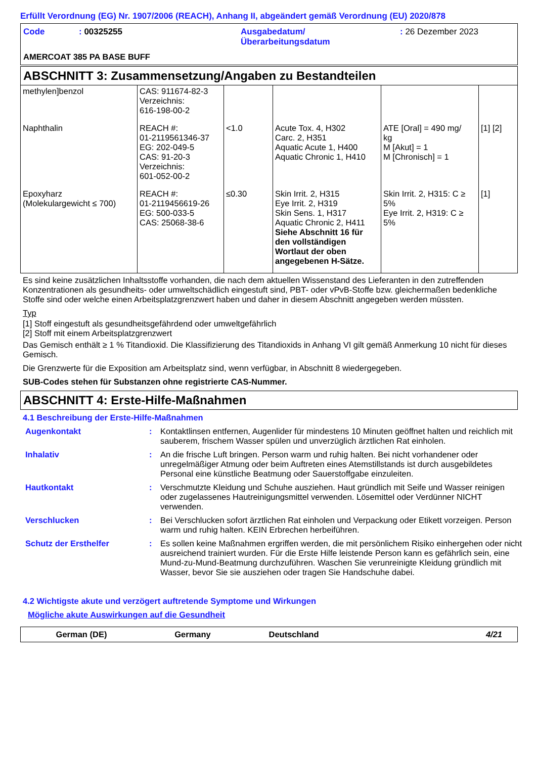Erfüllt Verordnung (EG) Nr. 1907/2006 (REACH), Anhang II, abgeändert gemäß Verordnung (EU) 2020/878
| Code | : 00325255 | Ausgabedatum/ Überarbeitungsdatum | : 26 Dezember 2023 |
AMERCOAT 385 PA BASE BUFF
ABSCHNITT 3: Zusammensetzung/Angaben zu Bestandteilen
| methylen]benzol | CAS: 911674-82-3 Verzeichnis: 616-198-00-2 | | | | |
| Naphthalin | REACH #: 01-2119561346-37 EG: 202-049-5 CAS: 91-20-3 Verzeichnis: 601-052-00-2 | <1.0 | Acute Tox. 4, H302 Carc. 2, H351 Aquatic Acute 1, H400 Aquatic Chronic 1, H410 | ATE [Oral] = 490 mg/ kg M [Akut] = 1 M [Chronisch] = 1 | [1] [2] |
| Epoxyharz (Molekulargewicht ≤ 700) | REACH #: 01-2119456619-26 EG: 500-033-5 CAS: 25068-38-6 | ≤0.30 | Skin Irrit. 2, H315 Eye Irrit. 2, H319 Skin Sens. 1, H317 Aquatic Chronic 2, H411 Siehe Abschnitt 16 für den vollständigen Wortlaut der oben angegebenen H-Sätze. | Skin Irrit. 2, H315: C ≥ 5% Eye Irrit. 2, H319: C ≥ 5% | [1] |
Es sind keine zusätzlichen Inhaltsstoffe vorhanden, die nach dem aktuellen Wissenstand des Lieferanten in den zutreffenden Konzentrationen als gesundheits- oder umweltschädlich eingestuft sind, PBT- oder vPvB-Stoffe bzw. gleichermaßen bedenkliche Stoffe sind oder welche einen Arbeitsplatzgrenzwert haben und daher in diesem Abschnitt angegeben werden müssten.
Typ
[1] Stoff eingestuft als gesundheitsgefährdend oder umweltgefährlich
[2] Stoff mit einem Arbeitsplatzgrenzwert
Das Gemisch enthält ≥ 1 % Titandioxid. Die Klassifizierung des Titandioxids in Anhang VI gilt gemäß Anmerkung 10 nicht für dieses Gemisch.
Die Grenzwerte für die Exposition am Arbeitsplatz sind, wenn verfügbar, in Abschnitt 8 wiedergegeben.
SUB-Codes stehen für Substanzen ohne registrierte CAS-Nummer.
ABSCHNITT 4: Erste-Hilfe-Maßnahmen
4.1 Beschreibung der Erste-Hilfe-Maßnahmen
| Augenkontakt | : | Kontaktlinsen entfernen, Augenlider für mindestens 10 Minuten geöffnet halten und reichlich mit sauberem, frischem Wasser spülen und unverzüglich ärztlichen Rat einholen. |
| Inhalativ | : | An die frische Luft bringen. Person warm und ruhig halten. Bei nicht vorhandener oder unregelmäßiger Atmung oder beim Auftreten eines Atemstillstands ist durch ausgebildetes Personal eine künstliche Beatmung oder Sauerstoffgabe einzuleiten. |
| Hautkontakt | : | Verschmutzte Kleidung und Schuhe ausziehen. Haut gründlich mit Seife und Wasser reinigen oder zugelassenes Hautreinigungsmittel verwenden. Lösemittel oder Verdünner NICHT verwenden. |
| Verschlucken | : | Bei Verschlucken sofort ärztlichen Rat einholen und Verpackung oder Etikett vorzeigen. Person warm und ruhig halten. KEIN Erbrechen herbeiführen. |
| Schutz der Ersthelfer | : | Es sollen keine Maßnahmen ergriffen werden, die mit persönlichem Risiko einhergehen oder nicht ausreichend trainiert wurden. Für die Erste Hilfe leistende Person kann es gefährlich sein, eine Mund-zu-Mund-Beatmung durchzuführen. Waschen Sie verunreinigte Kleidung gründlich mit Wasser, bevor Sie sie ausziehen oder tragen Sie Handschuhe dabei. |
4.2 Wichtigste akute und verzögert auftretende Symptome und Wirkungen
Mögliche akute Auswirkungen auf die Gesundheit
German (DE) Germany Deutschland 4/21